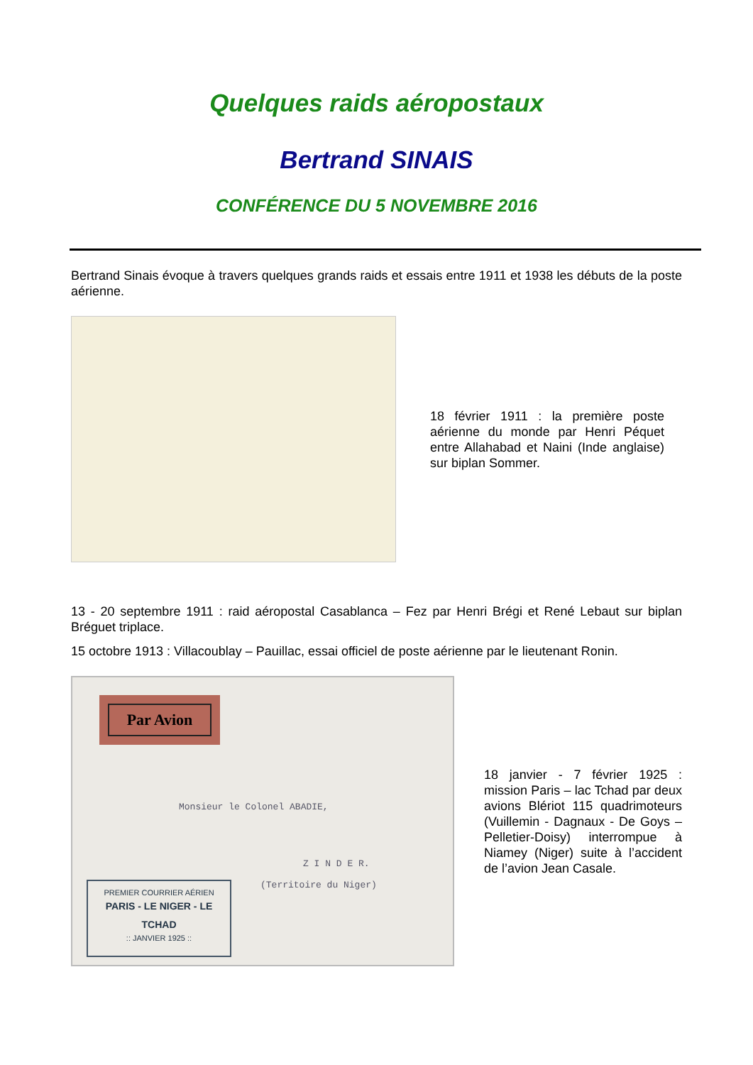Quelques raids aéropostaux
Bertrand SINAIS
CONFÉRENCE DU 5 NOVEMBRE 2016
Bertrand Sinais évoque à travers quelques grands raids et essais entre 1911 et 1938 les débuts de la poste aérienne.
18 février 1911 : la première poste aérienne du monde par Henri Péquet entre Allahabad et Naini (Inde anglaise) sur biplan Sommer.
13 - 20 septembre 1911 : raid aéropostal Casablanca – Fez par Henri Brégi et René Lebaut sur biplan Bréguet triplace.
15 octobre 1913 : Villacoublay – Pauillac, essai officiel de poste aérienne par le lieutenant Ronin.
Par Avion
Monsieur le Colonel ABADIE,
Z I N D E R.
(Territoire du Niger)
PREMIER COURRIER AÉRIEN
PARIS - LE NIGER - LE TCHAD
:: JANVIER 1925 ::
18 janvier - 7 février 1925 : mission Paris – lac Tchad par deux avions Blériot 115 quadrimoteurs (Vuillemin - Dagnaux - De Goys – Pelletier-Doisy) interrompue à Niamey (Niger) suite à l’accident de l’avion Jean Casale.